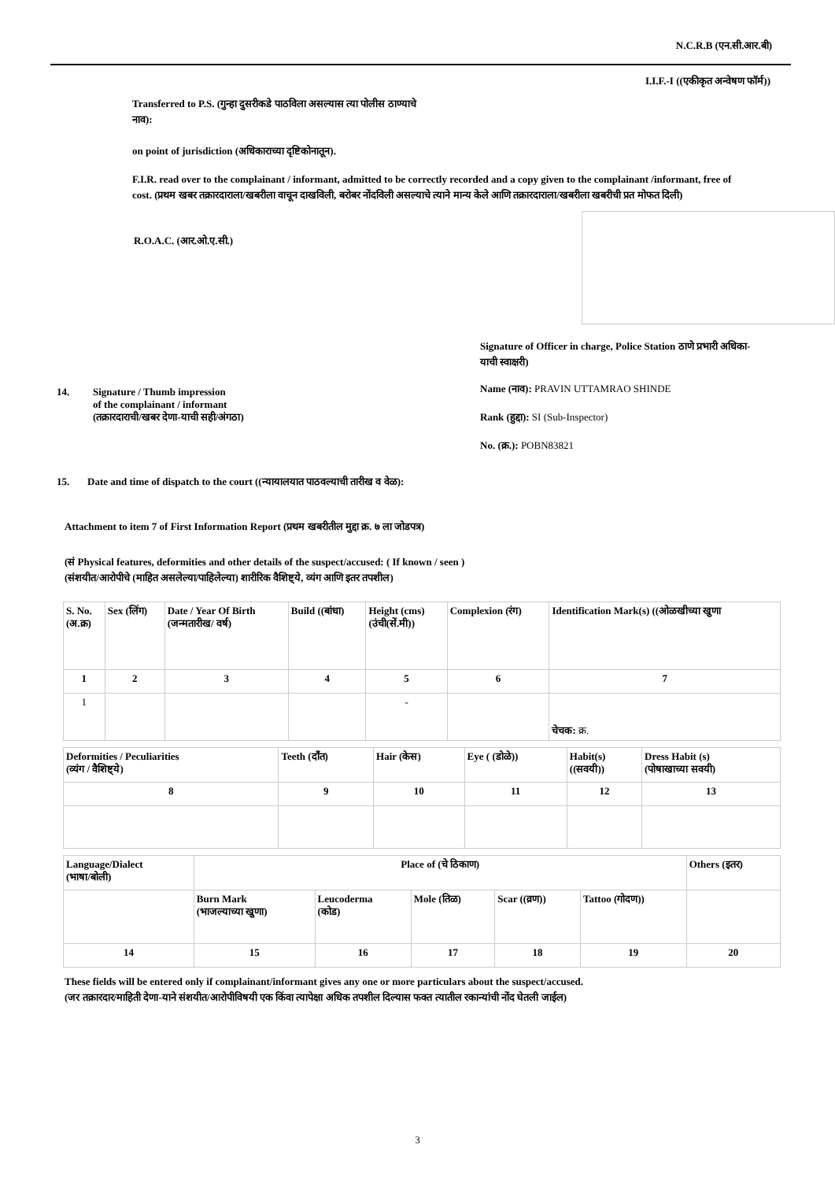N.C.R.B (एन.सी.आर.बी)
I.I.F.-I ((एकीकृत अन्वेषण फॉर्म))
Transferred to P.S. (गुन्हा दुसरीकडे पाठविला असल्यास त्या पोलीस ठाण्याचे नाव):
on point of jurisdiction (अधिकाराच्या दृष्टिकोनातून).
F.I.R. read over to the complainant / informant, admitted to be correctly recorded and a copy given to the complainant /informant, free of cost. (प्रथम खबर तक्रारदाराला/खबरीला वाचून दाखविली, बरोबर नोंदविली असल्याचे त्याने मान्य केले आणि तक्रारदाराला/खबरीला खबरीची प्रत मोफत दिली)
R.O.A.C. (आर.ओ.ए.सी.)
14. Signature / Thumb impression
of the complainant / informant
(तक्रारदाराची/खबर देणा-याची सही/अंगठा)
Signature of Officer in charge, Police Station ठाणे प्रभारी अधिका-याची स्वाक्षरी)
Name (नाव): PRAVIN UTTAMRAO SHINDE
Rank (हुद्दा): SI (Sub-Inspector)
No. (क्र.): POBN83821
15. Date and time of dispatch to the court ((न्यायालयात पाठवल्याची तारीख व वेळ):
Attachment to item 7 of First Information Report (प्रथम खबरीतील मुद्दा क्र. ७ ला जोडपत्र)
(सं Physical features, deformities and other details of the suspect/accused: ( If known / seen )
(संशयीत/आरोपीचे (माहित असलेल्या/पाहिलेल्या) शारीरिक वैशिष्ट्ये, व्यंग आणि इतर तपशील)
| S. No. (अ.क्र) | Sex (लिंग) | Date / Year Of Birth (जन्मतारीख/ वर्ष) | Build ((बांधा) | Height (cms) (उंची(सें.मी)) | Complexion (रंग) | Identification Mark(s) ((ओळखीच्या खुणा |
| 1 | 2 | 3 | 4 | 5 | 6 | 7 |
| 1 | | | | - | | चेचक: क्र. |
| Deformities / Peculiarities (व्यंग / वैशिष्ट्ये) | Teeth (दाँत) | Hair (केस) | Eye ( (डोळे)) | Habit(s) ((सवयी)) | Dress Habit (s) (पोषाखाच्या सवयी) |
| 8 | 9 | 10 | 11 | 12 | 13 |
| Language/Dialect (भाषा/बोली) | Place of (चे ठिकाण) | | | | | Others (इतर) |
| | Burn Mark (भाजल्याच्या खुणा) | Leucoderma (कोड) | Mole (तिळ) | Scar ((व्रण)) | Tattoo (गोदण)) | |
| 14 | 15 | 16 | 17 | 18 | 19 | 20 |
These fields will be entered only if complainant/informant gives any one or more particulars about the suspect/accused.
(जर तक्रारदार/माहिती देणा-याने संशयीत/आरोपीविषयी एक किंवा त्यापेक्षा अधिक तपशील दिल्यास फक्त त्यातील रकान्यांची नोंद घेतली जाईल)
3